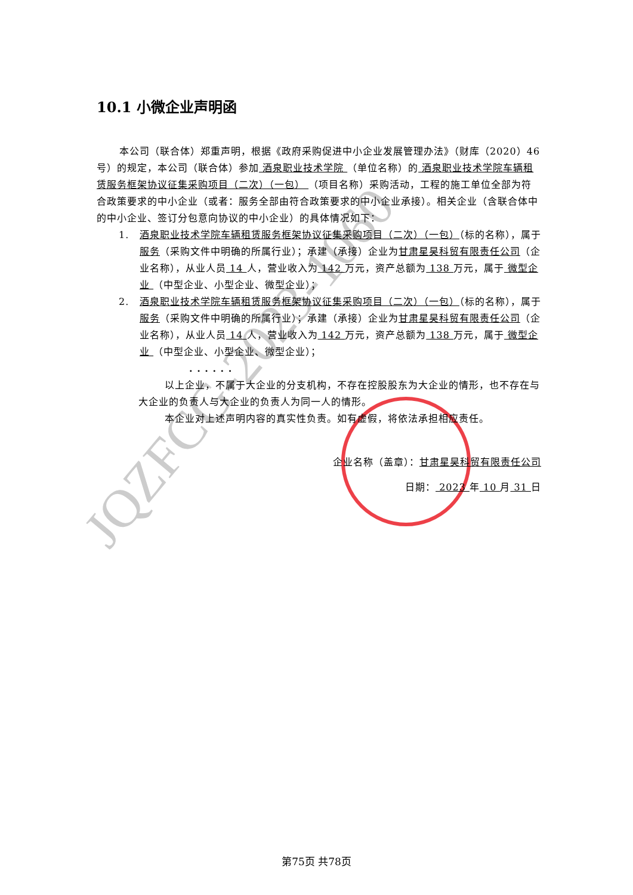JQZFCG-2023-1060
10.1 小微企业声明函
本公司（联合体）郑重声明，根据《政府采购促进中小企业发展管理办法》（财库（2020）46 号）的规定，本公司（联合体）参加 酒泉职业技术学院 （单位名称）的 酒泉职业技术学院车辆租赁服务框架协议征集采购项目（二次）（一包） （项目名称）采购活动，工程的施工单位全部为符合政策要求的中小企业（或者：服务全部由符合政策要求的中小企业承接）。相关企业（含联合体中的中小企业、签订分包意向协议的中小企业）的具体情况如下：
1. 酒泉职业技术学院车辆租赁服务框架协议征集采购项目（二次）（一包）（标的名称），属于服务（采购文件中明确的所属行业）；承建（承接）企业为甘肃星昊科贸有限责任公司（企业名称），从业人员 14 人，营业收入为 142 万元，资产总额为 138 万元，属于 微型企业 （中型企业、小型企业、微型企业）；
2. 酒泉职业技术学院车辆租赁服务框架协议征集采购项目（二次）（一包）（标的名称），属于服务（采购文件中明确的所属行业）；承建（承接）企业为甘肃星昊科贸有限责任公司（企业名称），从业人员 14 人，营业收入为 142 万元，资产总额为 138 万元，属于 微型企业 （中型企业、小型企业、微型企业）；
. . . . . .
以上企业，不属于大企业的分支机构，不存在控股股东为大企业的情形，也不存在与大企业的负责人与大企业的负责人为同一人的情形。
本企业对上述声明内容的真实性负责。如有虚假，将依法承担相应责任。
企业名称（盖章）：甘肃星昊科贸有限责任公司
日期： 2023 年 10 月 31 日
第75页 共78页